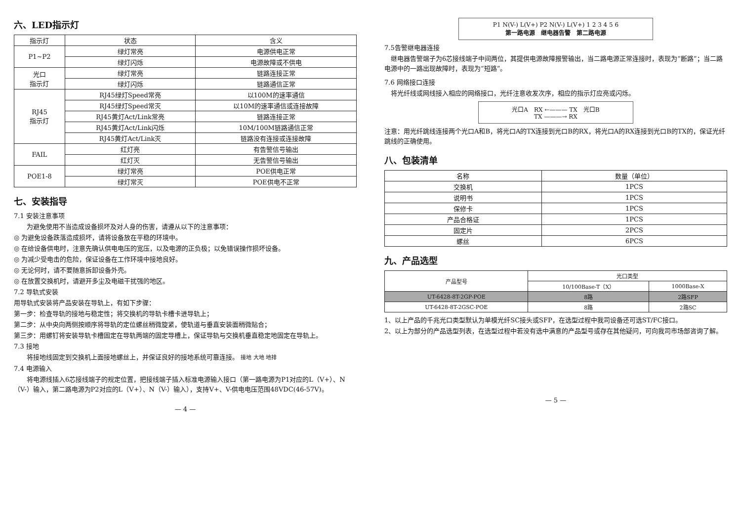六、LED指示灯
| 指示灯 | 状态 | 含义 |
| --- | --- | --- |
| P1~P2 | 绿灯常亮 | 电源供电正常 |
| | 绿灯闪烁 | 电源故障或不供电 |
| 光口 指示灯 | 绿灯常亮 | 链路连接正常 |
| | 绿灯闪烁 | 链路通信正常 |
| RJ45 指示灯 | RJ45绿灯Speed常亮 | 以100M的速率通信 |
| | RJ45绿灯Speed常灭 | 以10M的速率通信或连接故障 |
| | RJ45黄灯Act/Link常亮 | 链路连接正常 |
| | RJ45黄灯Act/Link闪烁 | 10M/100M链路通信正常 |
| | RJ45黄灯Act/Link灭 | 链路没有连接或连接故障 |
| FAIL | 红灯亮 | 有告警信号输出 |
| | 红灯灭 | 无告警信号输出 |
| POE1-8 | 绿灯常亮 | POE供电正常 |
| | 绿灯常灭 | POE供电不正常 |
七、安装指导
7.1 安装注意事项
　　为避免使用不当造成设备损坏及对人身的伤害，请遵从以下的注意事项：
◎ 为避免设备跌落造成损坏，请将设备放在平稳的环境中。
◎ 在给设备供电时，注意先确认供电电压的宽压，以及电源的正负极；以免错误操作损坏设备。
◎ 为减少受电击的危险，保证设备在工作环境中接地良好。
◎ 无论何时，请不要随意拆卸设备外壳。
◎ 在放置交换机时，请避开多尘及电磁干扰强的地区。
7.2 导轨式安装
用导轨式安装将产品安装在导轨上，有如下步骤：
第一步：检查导轨的接地与稳定性；将交换机的导轨卡槽卡进导轨上；
第二步：从中央向两侧按顺序将导轨的定位螺丝稍微旋紧，使轨道与垂直安装面稍微贴合；
第三步：用螺钉将安装导轨卡槽固定在导轨两端的固定导槽上，保证导轨与交换机垂直稳定地固定在导轨上。
7.3 接地
　　将接地线固定到交换机上面接地螺丝上，并保证良好的接地系统可靠连接。 接地 大地 地排
7.4 电源输入
　　将电源线插入6芯接线端子的规定位置，把接线端子插入标准电源输入接口（第一路电源为P1对应的L（V+）、N（V-）输入，第二路电源为P2对应的L（V+）、N（V-）输入），支持V+、V-供电电压范围48VDC(46-57V)。
— 4 —
P1 N(V-) L(V+) P2 N(V-) L(V+) 1 2 3 4 5 6
第一路电源　继电器告警　第二路电源
7.5告警继电器连接
　继电器告警端子为6芯接线端子中间两位，其提供电源故障报警输出，当二路电源正常连接时，表现为“断路”；当二路电源中的一路出现故障时，表现为“短路”。
7.6 网络接口连接
　将光纤线或网线接入相应的网络接口，光纤注意收发次序，相应的指示灯应亮或闪烁。
光口A　RX ←——— TX　光口B
TX ———→ RX
注意：用光纤跳线连接两个光口A和B，将光口A的TX连接到光口B的RX，将光口A的RX连接到光口B的TX的，保证光纤跳线的正确使用。
八、包装清单
| 名称 | 数量（单位） |
| --- | --- |
| 交换机 | 1PCS |
| 说明书 | 1PCS |
| 保修卡 | 1PCS |
| 产品合格证 | 1PCS |
| 固定片 | 2PCS |
| 螺丝 | 6PCS |
九、产品选型
| 产品型号 | 光口类型 | |
| --- | --- | --- |
| | 10/100Base-T（X） | 1000Base-X |
| UT-6428-8T-2GP-POE | 8路 | 2路SFP |
| UT-6428-8T-2GSC-POE | 8路 | 2路SC |
1、以上产品的千兆光口类型默认为单模光纤SC接头或SFP，在选型过程中我司设备还可选ST/FC接口。
2、以上为部分的产品选型列表，在选型过程中若没有选中满意的产品型号或存在其他疑问，可向我司市场部咨询了解。
— 5 —